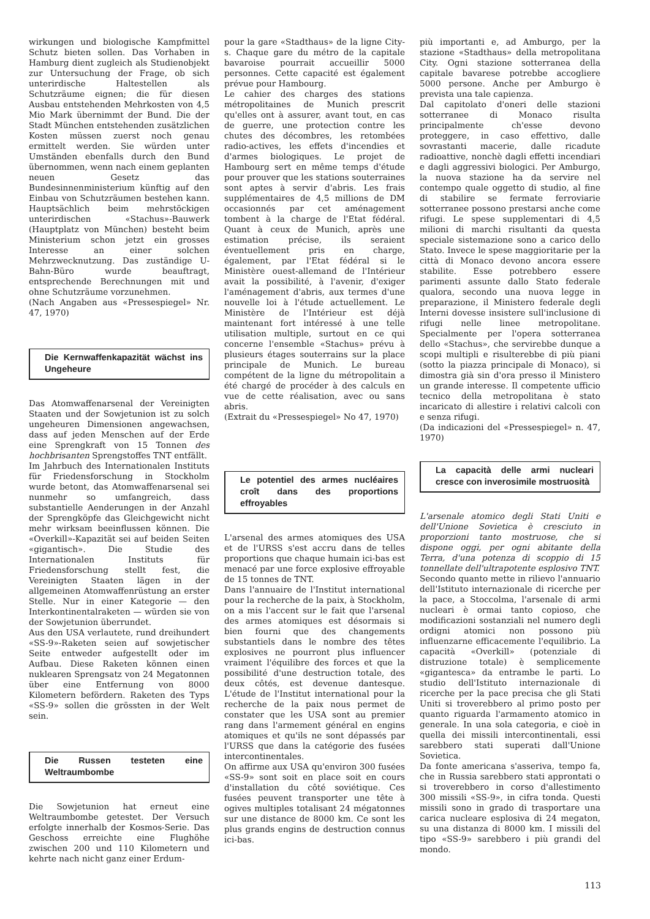wirkungen und biologische Kampfmittel Schutz bieten sollen. Das Vorhaben in Hamburg dient zugleich als Studienobjekt zur Untersuchung der Frage, ob sich unterirdische Haltestellen als Schutzräume eignen; die für diesen Ausbau entstehenden Mehrkosten von 4,5 Mio Mark übernimmt der Bund. Die der Stadt München entstehenden zusätzlichen Kosten müssen zuerst noch genau ermittelt werden. Sie würden unter Umständen ebenfalls durch den Bund übernommen, wenn nach einem geplanten neuen Gesetz das Bundesinnenministerium künftig auf den Einbau von Schutzräumen bestehen kann. Hauptsächlich beim mehrstöckigen unterirdischen «Stachus»-Bauwerk (Hauptplatz von München) besteht beim Ministerium schon jetzt ein grosses Interesse an einer solchen Mehrzwecknutzung. Das zuständige U-Bahn-Büro wurde beauftragt, entsprechende Berechnungen mit und ohne Schutzräume vorzunehmen.
(Nach Angaben aus «Pressespiegel» Nr. 47, 1970)
Die Kernwaffenkapazität wächst ins Ungeheure
Das Atomwaffenarsenal der Vereinigten Staaten und der Sowjetunion ist zu solch ungeheuren Dimensionen angewachsen, dass auf jeden Menschen auf der Erde eine Sprengkraft von 15 Tonnen des hochbrisanten Sprengstoffes TNT entfällt.
Im Jahrbuch des Internationalen Instituts für Friedensforschung in Stockholm wurde betont, das Atomwaffenarsenal sei nunmehr so umfangreich, dass substantielle Aenderungen in der Anzahl der Sprengköpfe das Gleichgewicht nicht mehr wirksam beeinflussen können. Die «Overkill»-Kapazität sei auf beiden Seiten «gigantisch». Die Studie des Internationalen Instituts für Friedensforschung stellt fest, die Vereinigten Staaten lägen in der allgemeinen Atomwaffenrüstung an erster Stelle. Nur in einer Kategorie — den Interkontinentalraketen — würden sie von der Sowjetunion überrundet.
Aus den USA verlautete, rund dreihundert «SS-9»-Raketen seien auf sowjetischer Seite entweder aufgestellt oder im Aufbau. Diese Raketen können einen nuklearen Sprengsatz von 24 Megatonnen über eine Entfernung von 8000 Kilometern befördern. Raketen des Typs «SS-9» sollen die grössten in der Welt sein.
Die Russen testeten eine Weltraumbombe
Die Sowjetunion hat erneut eine Weltraumbombe getestet. Der Versuch erfolgte innerhalb der Kosmos-Serie. Das Geschoss erreichte eine Flughöhe zwischen 200 und 110 Kilometern und kehrte nach nicht ganz einer Erdum-
pour la gare «Stadthaus» de la ligne City-s. Chaque gare du métro de la capitale bavaroise pourrait accueillir 5000 personnes. Cette capacité est également prévue pour Hambourg.
Le cahier des charges des stations métropolitaines de Munich prescrit qu'elles ont à assurer, avant tout, en cas de guerre, une protection contre les chutes des décombres, les retombées radio-actives, les effets d'incendies et d'armes biologiques. Le projet de Hambourg sert en même temps d'étude pour prouver que les stations souterraines sont aptes à servir d'abris. Les frais supplémentaires de 4,5 millions de DM occasionnés par cet aménagement tombent à la charge de l'Etat fédéral. Quant à ceux de Munich, après une estimation précise, ils seraient éventuellement pris en charge, également, par l'Etat fédéral si le Ministère ouest-allemand de l'Intérieur avait la possibilité, à l'avenir, d'exiger l'aménagement d'abris, aux termes d'une nouvelle loi à l'étude actuellement. Le Ministère de l'Intérieur est déjà maintenant fort intéressé à une telle utilisation multiple, surtout en ce qui concerne l'ensemble «Stachus» prévu à plusieurs étages souterrains sur la place principale de Munich. Le bureau compétent de la ligne du métropolitain a été chargé de procéder à des calculs en vue de cette réalisation, avec ou sans abris.
(Extrait du «Pressespiegel» No 47, 1970)
Le potentiel des armes nucléaires croît dans des proportions effroyables
L'arsenal des armes atomiques des USA et de l'URSS s'est accru dans de telles proportions que chaque humain ici-bas est menacé par une force explosive effroyable de 15 tonnes de TNT.
Dans l'annuaire de l'Institut international pour la recherche de la paix, à Stockholm, on a mis l'accent sur le fait que l'arsenal des armes atomiques est désormais si bien fourni que des changements substantiels dans le nombre des têtes explosives ne pourront plus influencer vraiment l'équilibre des forces et que la possibilité d'une destruction totale, des deux côtés, est devenue dantesque. L'étude de l'Institut international pour la recherche de la paix nous permet de constater que les USA sont au premier rang dans l'armement général en engins atomiques et qu'ils ne sont dépassés par l'URSS que dans la catégorie des fusées intercontinentales.
On affirme aux USA qu'environ 300 fusées «SS-9» sont soit en place soit en cours d'installation du côté soviétique. Ces fusées peuvent transporter une tête à ogives multiples totalisant 24 mégatonnes sur une distance de 8000 km. Ce sont les plus grands engins de destruction connus ici-bas.
più importanti e, ad Amburgo, per la stazione «Stadthaus» della metropolitana City. Ogni stazione sotterranea della capitale bavarese potrebbe accogliere 5000 persone. Anche per Amburgo è prevista una tale capienza.
Dal capitolato d'oneri delle stazioni sotterranee di Monaco risulta principalmente ch'esse devono proteggere, in caso effettivo, dalle sovrastanti macerie, dalle ricadute radioattive, nonchè dagli effetti incendiari e dagli aggressivi biologici. Per Amburgo, la nuova stazione ha da servire nel contempo quale oggetto di studio, al fine di stabilire se fermate ferroviarie sotterranee possono prestarsi anche come rifugi. Le spese supplementari di 4,5 milioni di marchi risultanti da questa speciale sistemazione sono a carico dello Stato. Invece le spese maggioritarie per la città di Monaco devono ancora essere stabilite. Esse potrebbero essere parimenti assunte dallo Stato federale qualora, secondo una nuova legge in preparazione, il Ministero federale degli Interni dovesse insistere sull'inclusione di rifugi nelle linee metropolitane. Specialmente per l'opera sotterranea dello «Stachus», che servirebbe dunque a scopi multipli e risulterebbe di più piani (sotto la piazza principale di Monaco), si dimostra già sin d'ora presso il Ministero un grande interesse. Il competente ufficio tecnico della metropolitana è stato incaricato di allestire i relativi calcoli con e senza rifugi.
(Da indicazioni del «Pressespiegel» n. 47, 1970)
La capacità delle armi nucleari cresce con inverosimile mostruosità
L'arsenale atomico degli Stati Uniti e dell'Unione Sovietica è cresciuto in proporzioni tanto mostruose, che si dispone oggi, per ogni abitante della Terra, d'una potenza di scoppio di 15 tonnellate dell'ultrapotente esplosivo TNT.
Secondo quanto mette in rilievo l'annuario dell'Istituto internazionale di ricerche per la pace, a Stoccolma, l'arsenale di armi nucleari è ormai tanto copioso, che modificazioni sostanziali nel numero degli ordigni atomici non possono più influenzarne efficacemente l'equilibrio. La capacità «Overkill» (potenziale di distruzione totale) è semplicemente «gigantesca» da entrambe le parti. Lo studio dell'Istituto internazionale di ricerche per la pace precisa che gli Stati Uniti si troverebbero al primo posto per quanto riguarda l'armamento atomico in generale. In una sola categoria, e cioè in quella dei missili intercontinentali, essi sarebbero stati superati dall'Unione Sovietica.
Da fonte americana s'asseriva, tempo fa, che in Russia sarebbero stati approntati o si troverebbero in corso d'allestimento 300 missili «SS-9», in cifra tonda. Questi missili sono in grado di trasportare una carica nucleare esplosiva di 24 megaton, su una distanza di 8000 km. I missili del tipo «SS-9» sarebbero i più grandi del mondo.
113